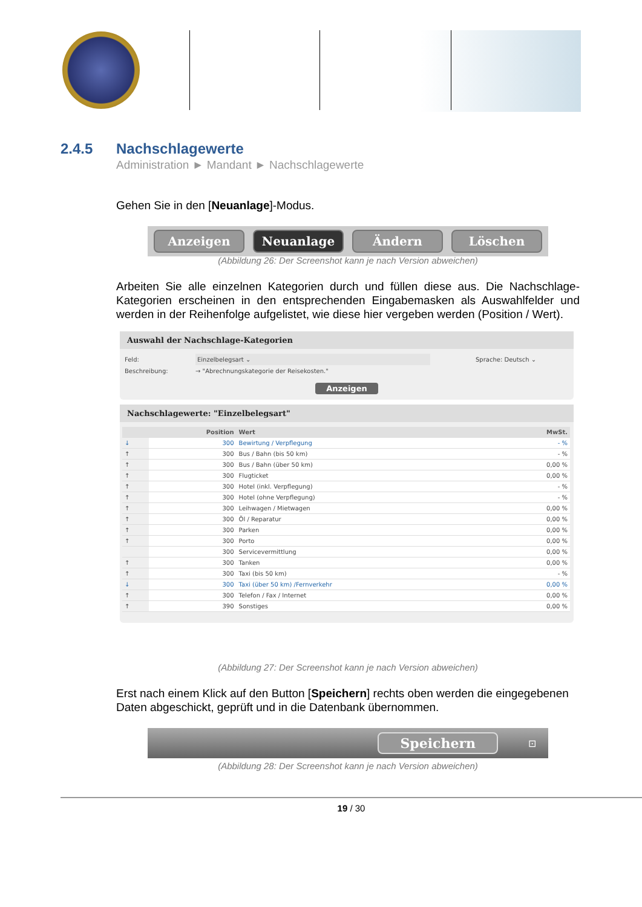2.4.5 Nachschlagewerte
Administration ► Mandant ► Nachschlagewerte
Gehen Sie in den [Neuanlage]-Modus.
Anzeigen Neuanlage Ändern Löschen
(Abbildung 26: Der Screenshot kann je nach Version abweichen)
Arbeiten Sie alle einzelnen Kategorien durch und füllen diese aus. Die Nachschlage-Kategorien erscheinen in den entsprechenden Eingabemasken als Auswahlfelder und werden in der Reihenfolge aufgelistet, wie diese hier vergeben werden (Position / Wert).
Auswahl der Nachschlage-Kategorien
Feld: Einzelbelegsart ⌄ Sprache: Deutsch ⌄
Beschreibung: → "Abrechnungskategorie der Reisekosten."
Anzeigen
Nachschlagewerte: "Einzelbelegsart"
| | Position | Wert | MwSt. |
| --- | --- | --- | --- |
| ↓ | 300 | Bewirtung / Verpflegung | - % |
| ↑ | 300 | Bus / Bahn (bis 50 km) | - % |
| ↑ | 300 | Bus / Bahn (über 50 km) | 0,00 % |
| ↑ | 300 | Flugticket | 0,00 % |
| ↑ | 300 | Hotel (inkl. Verpflegung) | - % |
| ↑ | 300 | Hotel (ohne Verpflegung) | - % |
| ↑ | 300 | Leihwagen / Mietwagen | 0,00 % |
| ↑ | 300 | Öl / Reparatur | 0,00 % |
| ↑ | 300 | Parken | 0,00 % |
| ↑ | 300 | Porto | 0,00 % |
| | 300 | Servicevermittlung | 0,00 % |
| ↑ | 300 | Tanken | 0,00 % |
| ↑ | 300 | Taxi (bis 50 km) | - % |
| ↓ | 300 | Taxi (über 50 km) /Fernverkehr | 0,00 % |
| ↑ | 300 | Telefon / Fax / Internet | 0,00 % |
| ↑ | 390 | Sonstiges | 0,00 % |
(Abbildung 27: Der Screenshot kann je nach Version abweichen)
Erst nach einem Klick auf den Button [Speichern] rechts oben werden die eingegebenen Daten abgeschickt, geprüft und in die Datenbank übernommen.
Speichern ⊡
(Abbildung 28: Der Screenshot kann je nach Version abweichen)
19 / 30